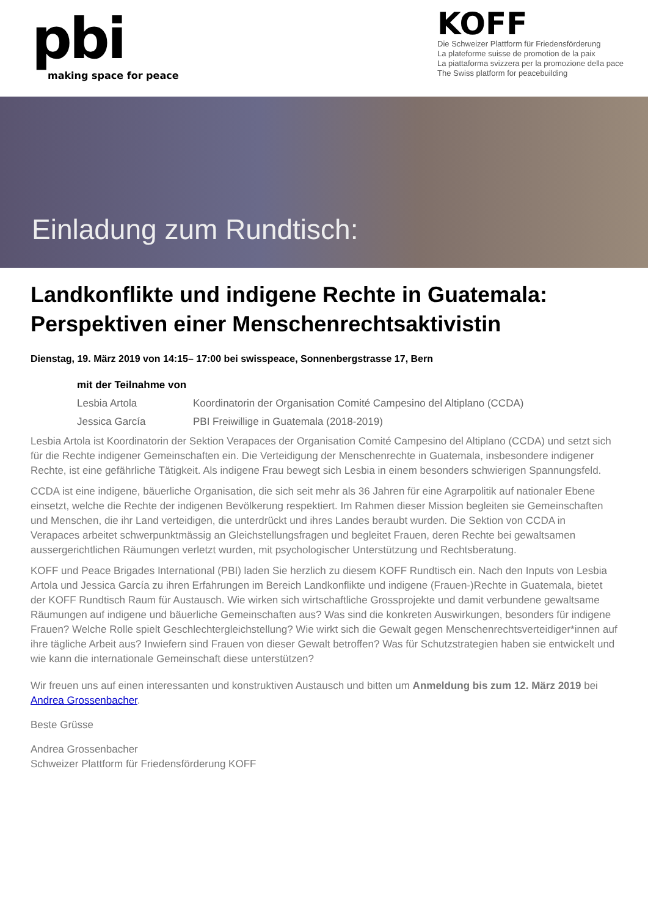pbi
making space for peace
KOFF
Die Schweizer Plattform für Friedensförderung
La plateforme suisse de promotion de la paix
La piattaforma svizzera per la promozione della pace
The Swiss platform for peacebuilding
Einladung zum Rundtisch:
Landkonflikte und indigene Rechte in Guatemala: Perspektiven einer Menschenrechtsaktivistin
Dienstag, 19. März 2019 von 14:15– 17:00 bei swisspeace, Sonnenbergstrasse 17, Bern
mit der Teilnahme von
Lesbia Artola Koordinatorin der Organisation Comité Campesino del Altiplano (CCDA)
Jessica García PBI Freiwillige in Guatemala (2018-2019)
Lesbia Artola ist Koordinatorin der Sektion Verapaces der Organisation Comité Campesino del Altiplano (CCDA) und setzt sich für die Rechte indigener Gemeinschaften ein. Die Verteidigung der Menschenrechte in Guatemala, insbesondere indigener Rechte, ist eine gefährliche Tätigkeit. Als indigene Frau bewegt sich Lesbia in einem besonders schwierigen Spannungsfeld.
CCDA ist eine indigene, bäuerliche Organisation, die sich seit mehr als 36 Jahren für eine Agrarpolitik auf nationaler Ebene einsetzt, welche die Rechte der indigenen Bevölkerung respektiert. Im Rahmen dieser Mission begleiten sie Gemeinschaften und Menschen, die ihr Land verteidigen, die unterdrückt und ihres Landes beraubt wurden. Die Sektion von CCDA in Verapaces arbeitet schwerpunktmässig an Gleichstellungsfragen und begleitet Frauen, deren Rechte bei gewaltsamen aussergerichtlichen Räumungen verletzt wurden, mit psychologischer Unterstützung und Rechtsberatung.
KOFF und Peace Brigades International (PBI) laden Sie herzlich zu diesem KOFF Rundtisch ein. Nach den Inputs von Lesbia Artola und Jessica García zu ihren Erfahrungen im Bereich Landkonflikte und indigene (Frauen-)Rechte in Guatemala, bietet der KOFF Rundtisch Raum für Austausch. Wie wirken sich wirtschaftliche Grossprojekte und damit verbundene gewaltsame Räumungen auf indigene und bäuerliche Gemeinschaften aus? Was sind die konkreten Auswirkungen, besonders für indigene Frauen? Welche Rolle spielt Geschlechtergleichstellung? Wie wirkt sich die Gewalt gegen Menschenrechtsverteidiger*innen auf ihre tägliche Arbeit aus? Inwiefern sind Frauen von dieser Gewalt betroffen? Was für Schutzstrategien haben sie entwickelt und wie kann die internationale Gemeinschaft diese unterstützen?
Wir freuen uns auf einen interessanten und konstruktiven Austausch und bitten um Anmeldung bis zum 12. März 2019 bei Andrea Grossenbacher.
Beste Grüsse
Andrea Grossenbacher
Schweizer Plattform für Friedensförderung KOFF